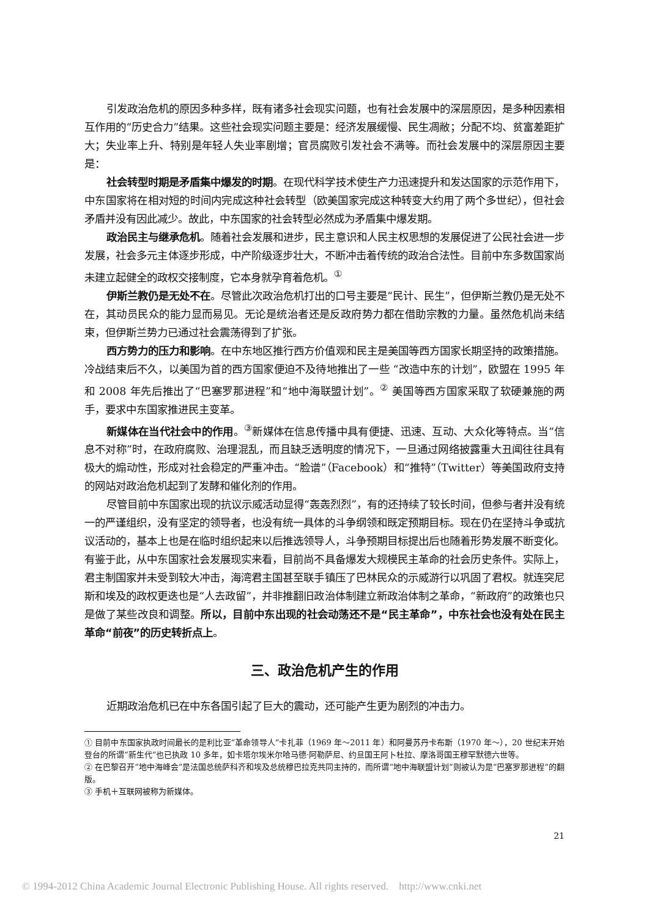引发政治危机的原因多种多样，既有诸多社会现实问题，也有社会发展中的深层原因，是多种因素相互作用的“历史合力”结果。这些社会现实问题主要是：经济发展缓慢、民生凋敝；分配不均、贫富差距扩大；失业率上升、特别是年轻人失业率剧增；官员腐败引发社会不满等。而社会发展中的深层原因主要是：
社会转型时期是矛盾集中爆发的时期。在现代科学技术使生产力迅速提升和发达国家的示范作用下，中东国家将在相对短的时间内完成这种社会转型（欧美国家完成这种转变大约用了两个多世纪），但社会矛盾并没有因此减少。故此，中东国家的社会转型必然成为矛盾集中爆发期。
政治民主与继承危机。随着社会发展和进步，民主意识和人民主权思想的发展促进了公民社会进一步发展，社会多元主体逐步形成，中产阶级逐步壮大，不断冲击着传统的政治合法性。目前中东多数国家尚未建立起健全的政权交接制度，它本身就孕育着危机。<sup>①</sup>
伊斯兰教仍是无处不在。尽管此次政治危机打出的口号主要是“民计、民生”，但伊斯兰教仍是无处不在，其动员民众的能力显而易见。无论是统治者还是反政府势力都在借助宗教的力量。虽然危机尚未结束，但伊斯兰势力已通过社会震荡得到了扩张。
西方势力的压力和影响。在中东地区推行西方价值观和民主是美国等西方国家长期坚持的政策措施。冷战结束后不久，以美国为首的西方国家便迫不及待地推出了一些 “改造中东的计划”，欧盟在 1995 年和 2008 年先后推出了“巴塞罗那进程”和“地中海联盟计划”。<sup>②</sup> 美国等西方国家采取了软硬兼施的两手，要求中东国家推进民主变革。
新媒体在当代社会中的作用。<sup>③</sup>新媒体在信息传播中具有便捷、迅速、互动、大众化等特点。当“信息不对称”时，在政府腐败、治理混乱，而且缺乏透明度的情况下，一旦通过网络披露重大丑闻往往具有极大的煽动性，形成对社会稳定的严重冲击。“脸谱”（Facebook）和“推特”（Twitter）等美国政府支持的网站对政治危机起到了发酵和催化剂的作用。
尽管目前中东国家出现的抗议示威活动显得“轰轰烈烈”，有的还持续了较长时间，但参与者并没有统一的严谨组织，没有坚定的领导者，也没有统一具体的斗争纲领和既定预期目标。现在仍在坚持斗争或抗议活动的，基本上也是在临时组织起来以后推选领导人，斗争预期目标提出后也随着形势发展不断变化。有鉴于此，从中东国家社会发展现实来看，目前尚不具备爆发大规模民主革命的社会历史条件。实际上，君主制国家并未受到较大冲击，海湾君主国甚至联手镇压了巴林民众的示威游行以巩固了君权。就连突尼斯和埃及的政权更迭也是“人去政留”，并非推翻旧政治体制建立新政治体制之革命，“新政府”的政策也只是做了某些改良和调整。所以，目前中东出现的社会动荡还不是“民主革命”，中东社会也没有处在民主革命“前夜”的历史转折点上。
三、政治危机产生的作用
近期政治危机已在中东各国引起了巨大的震动，还可能产生更为剧烈的冲击力。
① 目前中东国家执政时间最长的是利比亚“革命领导人”卡扎菲（1969 年～2011 年）和阿曼苏丹卡布斯（1970 年～），20 世纪末开始登台的所谓“新生代”也已执政 10 多年，如卡塔尔埃米尔哈马德·阿勒萨尼、约旦国王阿卜杜拉、摩洛哥国王穆罕默德六世等。
② 在巴黎召开“地中海峰会”是法国总统萨科齐和埃及总统穆巴拉克共同主持的，而所谓“地中海联盟计划”则被认为是“巴塞罗那进程”的翻版。
③ 手机＋互联网被称为新媒体。
21
© 1994-2012 China Academic Journal Electronic Publishing House. All rights reserved. http://www.cnki.net